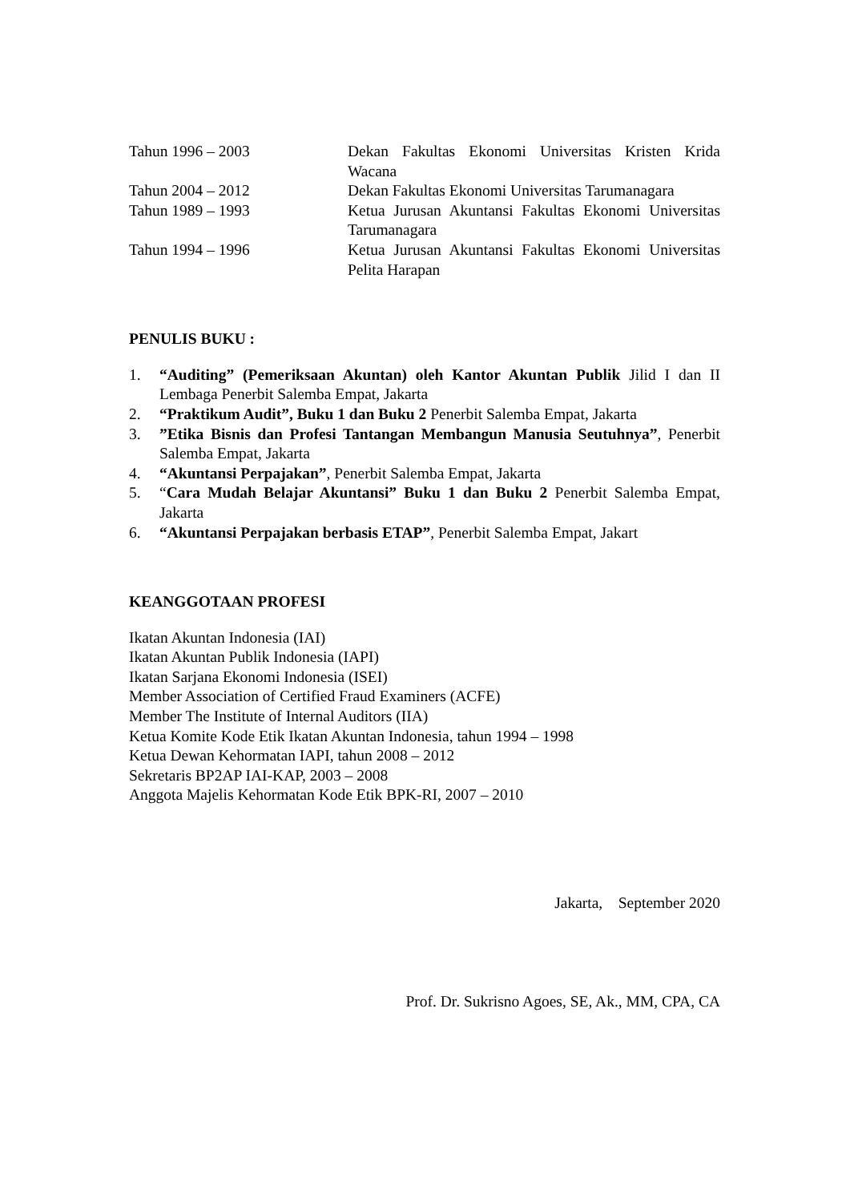Tahun 1996 – 2003 Dekan Fakultas Ekonomi Universitas Kristen Krida Wacana
Tahun 2004 – 2012 Dekan Fakultas Ekonomi Universitas Tarumanagara
Tahun 1989 – 1993 Ketua Jurusan Akuntansi Fakultas Ekonomi Universitas Tarumanagara
Tahun 1994 – 1996 Ketua Jurusan Akuntansi Fakultas Ekonomi Universitas Pelita Harapan
PENULIS BUKU :
1. “Auditing” (Pemeriksaan Akuntan) oleh Kantor Akuntan Publik Jilid I dan II Lembaga Penerbit Salemba Empat, Jakarta
2. “Praktikum Audit”, Buku 1 dan Buku 2 Penerbit Salemba Empat, Jakarta
3.”Etika Bisnis dan Profesi Tantangan Membangun Manusia Seutuhnya”, Penerbit Salemba Empat, Jakarta
4. “Akuntansi Perpajakan”, Penerbit Salemba Empat, Jakarta
5. “Cara Mudah Belajar Akuntansi” Buku 1 dan Buku 2 Penerbit Salemba Empat, Jakarta
6. “Akuntansi Perpajakan berbasis ETAP”, Penerbit Salemba Empat, Jakart
KEANGGOTAAN PROFESI
Ikatan Akuntan Indonesia (IAI)
Ikatan Akuntan Publik Indonesia (IAPI)
Ikatan Sarjana Ekonomi Indonesia (ISEI)
Member Association of Certified Fraud Examiners (ACFE)
Member The Institute of Internal Auditors (IIA)
Ketua Komite Kode Etik Ikatan Akuntan Indonesia, tahun 1994 – 1998
Ketua Dewan Kehormatan IAPI, tahun 2008 – 2012
Sekretaris BP2AP IAI-KAP, 2003 – 2008
Anggota Majelis Kehormatan Kode Etik BPK-RI, 2007 – 2010
Jakarta, September 2020
Prof. Dr. Sukrisno Agoes, SE, Ak., MM, CPA, CA